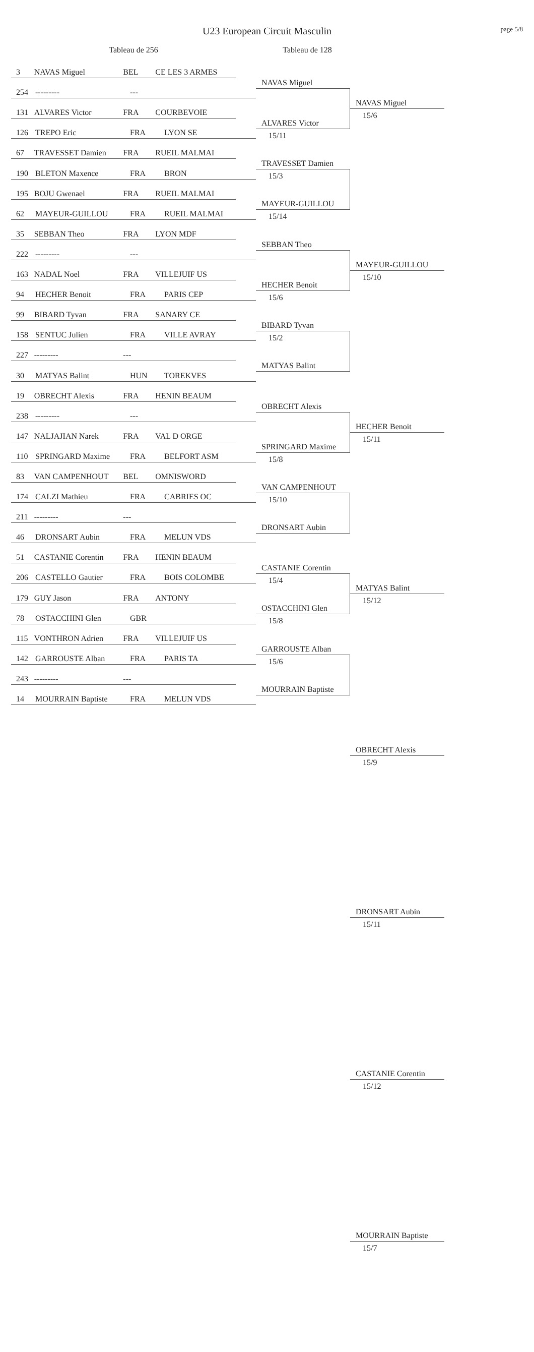page 5/8
U23 European Circuit Masculin
Tableau de 256 Tableau de 128
3 NAVAS Miguel BEL CE LES 3 ARMES
254 --------- ---
131 ALVARES Victor FRA COURBEVOIE
126 TREPO Eric FRA LYON SE
67 TRAVESSET Damien FRA RUEIL MALMAI
190 BLETON Maxence FRA BRON
195 BOJU Gwenael FRA RUEIL MALMAI
62 MAYEUR-GUILLOU FRA RUEIL MALMAI
35 SEBBAN Theo FRA LYON MDF
222 --------- ---
163 NADAL Noel FRA VILLEJUIF US
94 HECHER Benoit FRA PARIS CEP
99 BIBARD Tyvan FRA SANARY CE
158 SENTUC Julien FRA VILLE AVRAY
227 --------- ---
30 MATYAS Balint HUN TOREKVES
19 OBRECHT Alexis FRA HENIN BEAUM
238 --------- ---
147 NALJAJIAN Narek FRA VAL D ORGE
110 SPRINGARD Maxime FRA BELFORT ASM
83 VAN CAMPENHOUT BEL OMNISWORD
174 CALZI Mathieu FRA CABRIES OC
211 --------- ---
46 DRONSART Aubin FRA MELUN VDS
51 CASTANIE Corentin FRA HENIN BEAUM
206 CASTELLO Gautier FRA BOIS COLOMBE
179 GUY Jason FRA ANTONY
78 OSTACCHINI Glen GBR
115 VONTHRON Adrien FRA VILLEJUIF US
142 GARROUSTE Alban FRA PARIS TA
243 --------- ---
14 MOURRAIN Baptiste FRA MELUN VDS
NAVAS Miguel
ALVARES Victor
15/11
TRAVESSET Damien
15/3
MAYEUR-GUILLOU
15/14
SEBBAN Theo
HECHER Benoit
15/6
BIBARD Tyvan
15/2
MATYAS Balint
OBRECHT Alexis
SPRINGARD Maxime
15/8
VAN CAMPENHOUT
15/10
DRONSART Aubin
CASTANIE Corentin
15/4
OSTACCHINI Glen
15/8
GARROUSTE Alban
15/6
MOURRAIN Baptiste
NAVAS Miguel
15/6
MAYEUR-GUILLOU
15/10
HECHER Benoit
15/11
MATYAS Balint
15/12
OBRECHT Alexis
15/9
DRONSART Aubin
15/11
CASTANIE Corentin
15/12
MOURRAIN Baptiste
15/7